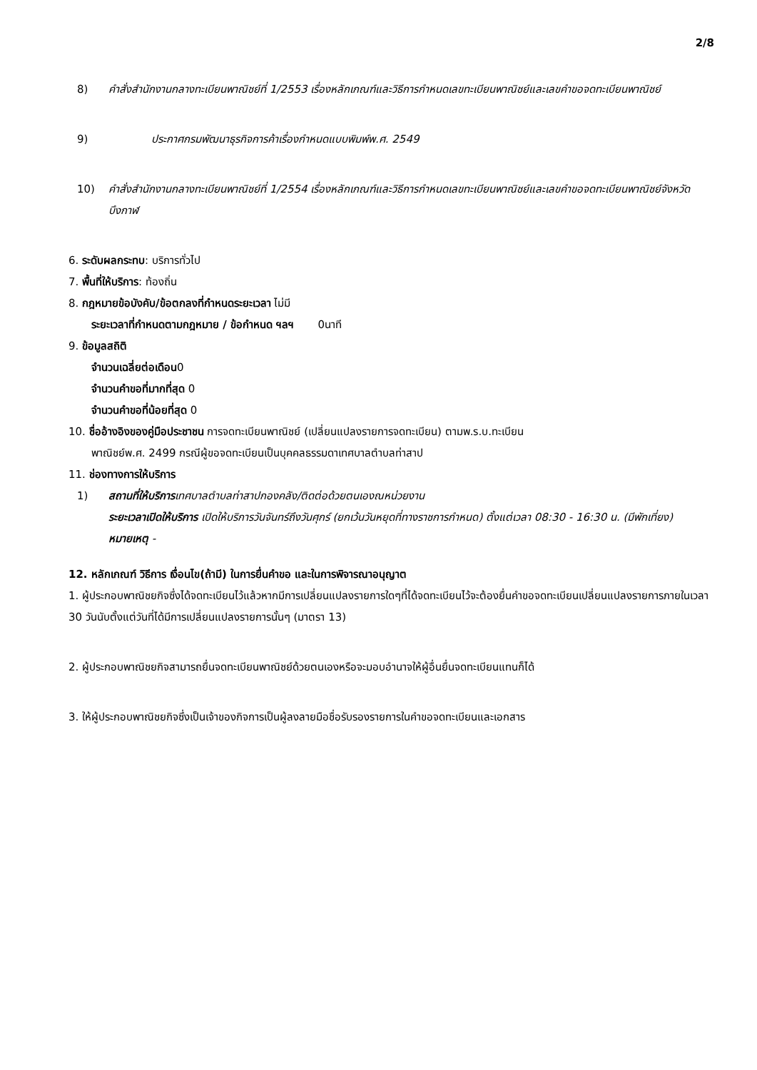2/8
8) คำสั่งสำนักงานกลางทะเบียนพาณิชย์ที่ 1/2553 เรื่องหลักเกณฑ์และวิธีการกำหนดเลขทะเบียนพาณิชย์และเลขคำขอจดทะเบียนพาณิชย์
9) ประกาศกรมพัฒนาธุรกิจการค้าเรื่องกำหนดแบบพิมพ์พ.ศ. 2549
10) คำสั่งสำนักงานกลางทะเบียนพาณิชย์ที่ 1/2554 เรื่องหลักเกณฑ์และวิธีการกำหนดเลขทะเบียนพาณิชย์และเลขคำขอจดทะเบียนพาณิชย์จังหวัดบึงกาฬ
6. ระดับผลกระทบ: บริการทั่วไป
7. พื้นที่ให้บริการ: ท้องถิ่น
8. กฎหมายข้อบังคับ/ข้อตกลงที่กำหนดระยะเวลา ไม่มี
ระยะเวลาที่กำหนดตามกฎหมาย / ข้อกำหนด ฯลฯ 0นาที
9. ข้อมูลสถิติ
จำนวนเฉลี่ยต่อเดือน0
จำนวนคำขอที่มากที่สุด 0
จำนวนคำขอที่น้อยที่สุด 0
10. ชื่ออ้างอิงของคู่มือประชาชน การจดทะเบียนพาณิชย์ (เปลี่ยนแปลงรายการจดทะเบียน) ตามพ.ร.บ.ทะเบียน
พาณิชย์พ.ศ. 2499 กรณีผู้ขอจดทะเบียนเป็นบุคคลธรรมดาเทศบาลตำบลท่าสาป
11. ช่องทางการให้บริการ
1) สถานที่ให้บริการเทศบาลตำบลท่าสาปกองคลัง/ติดต่อด้วยตนเองณหน่วยงาน
ระยะเวลาเปิดให้บริการ เปิดให้บริการวันจันทร์ถึงวันศุกร์ (ยกเว้นวันหยุดที่ทางราชการกำหนด) ตั้งแต่เวลา 08:30 - 16:30 น. (มีพักเที่ยง)
หมายเหตุ -
12. หลักเกณฑ์ วิธีการ เงื่อนไข(ถ้ามี) ในการยื่นคำขอ และในการพิจารณาอนุญาต
1. ผู้ประกอบพาณิชยกิจซึ่งได้จดทะเบียนไว้แล้วหากมีการเปลี่ยนแปลงรายการใดๆที่ได้จดทะเบียนไว้จะต้องยื่นคำขอจดทะเบียนเปลี่ยนแปลงรายการภายในเวลา 30 วันนับตั้งแต่วันที่ได้มีการเปลี่ยนแปลงรายการนั้นๆ (มาตรา 13)
2. ผู้ประกอบพาณิชยกิจสามารถยื่นจดทะเบียนพาณิชย์ด้วยตนเองหรือจะมอบอำนาจให้ผู้อื่นยื่นจดทะเบียนแทนก็ได้
3. ให้ผู้ประกอบพาณิชยกิจซึ่งเป็นเจ้าของกิจการเป็นผู้ลงลายมือชื่อรับรองรายการในคำขอจดทะเบียนและเอกสาร